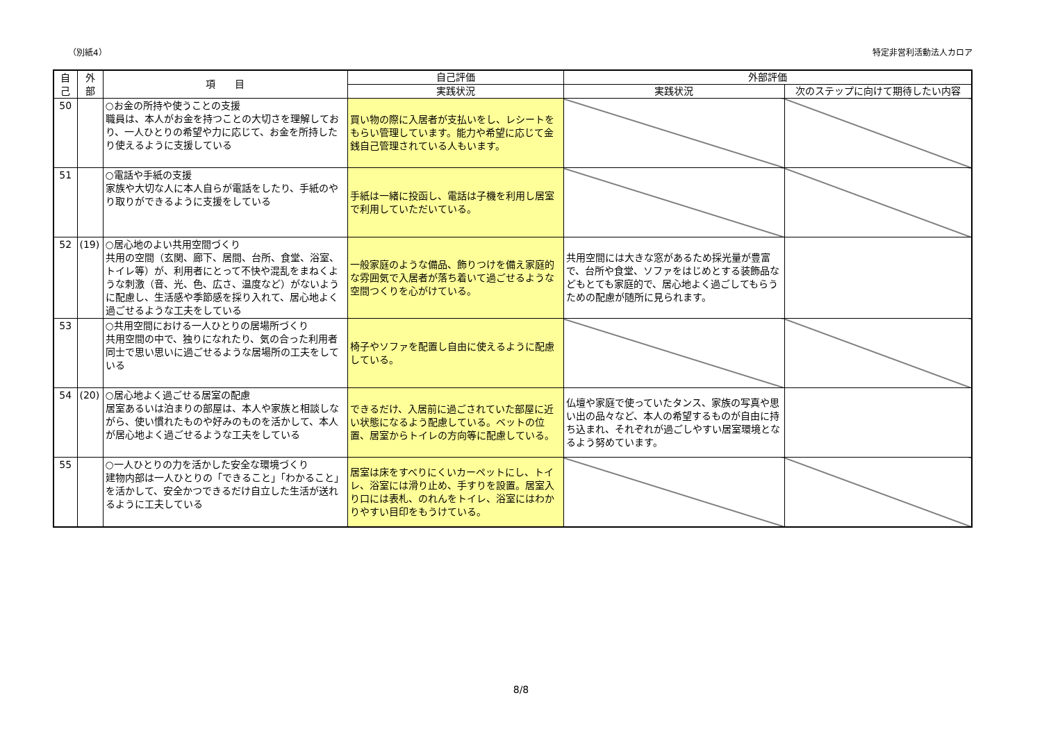（別紙4） 特定非営利活動法人カロア
| 自 己 | 外 部 | 項 目 | 自己評価 | 外部評価 | |
| --- | --- | --- | --- | --- | --- |
| | | | 実践状況 | 実践状況 | 次のステップに向けて期待したい内容 |
| 50 | | ○お金の所持や使うことの支援 職員は、本人がお金を持つことの大切さを理解しており、一人ひとりの希望や力に応じて、お金を所持したり使えるように支援している | 買い物の際に入居者が支払いをし、レシートをもらい管理しています。能力や希望に応じて金銭自己管理されている人もいます。 | | |
| 51 | | ○電話や手紙の支援 家族や大切な人に本人自らが電話をしたり、手紙のやり取りができるように支援をしている | 手紙は一緒に投函し、電話は子機を利用し居室で利用していただいている。 | | |
| 52 | (19) | ○居心地のよい共用空間づくり 共用の空間（玄関、廊下、居間、台所、食堂、浴室、トイレ等）が、利用者にとって不快や混乱をまねくような刺激（音、光、色、広さ、温度など）がないように配慮し、生活感や季節感を採り入れて、居心地よく過ごせるような工夫をしている | 一般家庭のような備品、飾りつけを備え家庭的な雰囲気で入居者が落ち着いて過ごせるような空間つくりを心がけている。 | 共用空間には大きな窓があるため採光量が豊富で、台所や食堂、ソファをはじめとする装飾品などもとても家庭的で、居心地よく過ごしてもらうための配慮が随所に見られます。 | |
| 53 | | ○共用空間における一人ひとりの居場所づくり 共用空間の中で、独りになれたり、気の合った利用者同士で思い思いに過ごせるような居場所の工夫をしている | 椅子やソファを配置し自由に使えるように配慮している。 | | |
| 54 | (20) | ○居心地よく過ごせる居室の配慮 居室あるいは泊まりの部屋は、本人や家族と相談しながら、使い慣れたものや好みのものを活かして、本人が居心地よく過ごせるような工夫をしている | できるだけ、入居前に過ごされていた部屋に近い状態になるよう配慮している。ベットの位置、居室からトイレの方向等に配慮している。 | 仏壇や家庭で使っていたタンス、家族の写真や思い出の品々など、本人の希望するものが自由に持ち込まれ、それぞれが過ごしやすい居室環境となるよう努めています。 | |
| 55 | | ○一人ひとりの力を活かした安全な環境づくり 建物内部は一人ひとりの「できること」「わかること」を活かして、安全かつできるだけ自立した生活が送れるように工夫している | 居室は床をすべりにくいカーペットにし、トイレ、浴室には滑り止め、手すりを設置。居室入り口には表札、のれんをトイレ、浴室にはわかりやすい目印をもうけている。 | | |
8/8